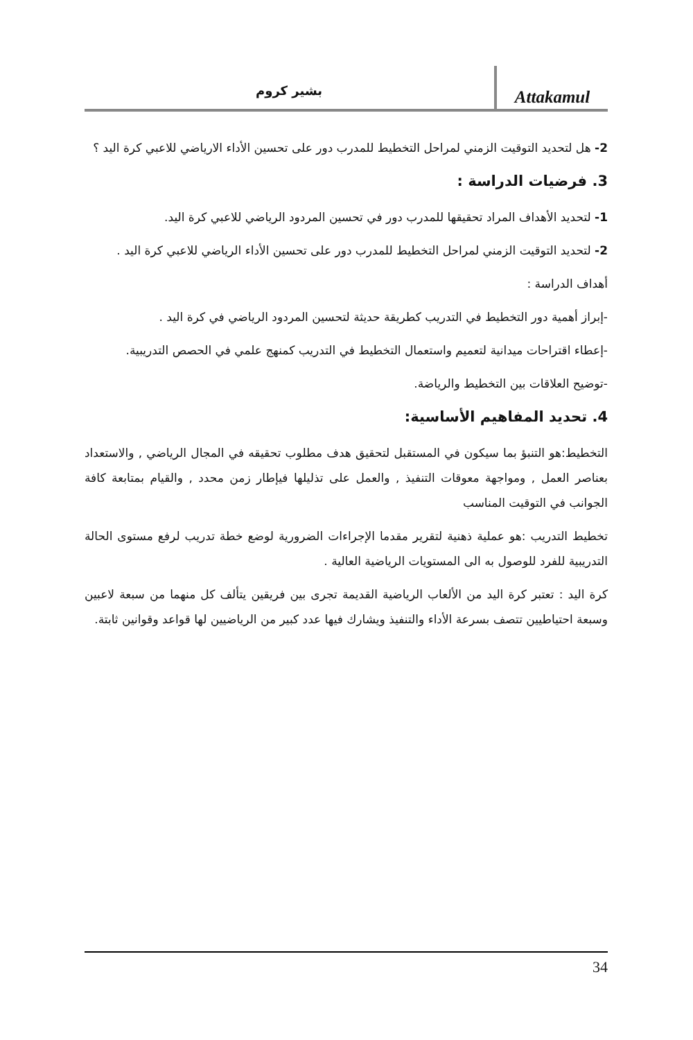بشير كروم
Attakamul
2- هل لتحديد التوقيت الزمني لمراحل التخطيط للمدرب دور على تحسين الأداء الارياضي للاعبي كرة اليد ؟
3. فرضيات الدراسة :
1- لتحديد الأهداف المراد تحقيقها للمدرب دور في تحسين المردود الرياضي للاعبي كرة اليد.
2- لتحديد التوقيت الزمني لمراحل التخطيط للمدرب دور على تحسين الأداء الرياضي للاعبي كرة اليد .
أهداف الدراسة :
-إبراز أهمية دور التخطيط في التدريب كطريقة حديثة لتحسين المردود الرياضي في كرة اليد .
-إعطاء اقتراحات ميدانية لتعميم واستعمال التخطيط في التدريب كمنهج علمي في الحصص التدريبية.
-توضيح العلاقات بين التخطيط والرياضة.
4. تحديد المفاهيم الأساسية:
التخطيط:هو التنبؤ بما سيكون في المستقبل لتحقيق هدف مطلوب تحقيقه في المجال الرياضي , والاستعداد بعناصر العمل , ومواجهة معوقات التنفيذ , والعمل على تذليلها فيإطار زمن محدد , والقيام بمتابعة كافة الجوانب في التوقيت المناسب
تخطيط التدريب :هو عملية ذهنية لتقرير مقدما الإجراءات الضرورية لوضع خطة تدريب لرفع مستوى الحالة التدريبية للفرد للوصول به الى المستويات الرياضية العالية .
كرة اليد : تعتبر كرة اليد من الألعاب الرياضية القديمة تجرى بين فريقين يتألف كل منهما من سبعة لاعبين وسبعة احتياطيين تتصف بسرعة الأداء والتنفيذ ويشارك فيها عدد كبير من الرياضيين لها قواعد وقوانين ثابتة.
34